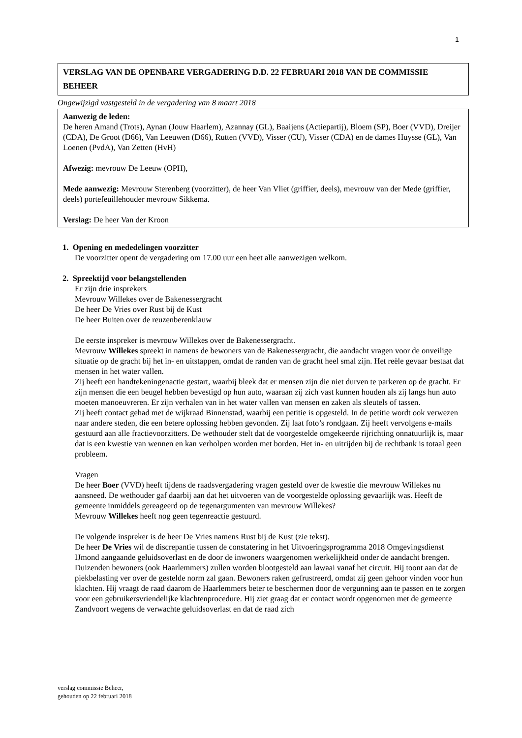1
VERSLAG VAN DE OPENBARE VERGADERING D.D. 22 FEBRUARI 2018 VAN DE COMMISSIE BEHEER
Ongewijzigd vastgesteld in de vergadering van 8 maart 2018
Aanwezig de leden:
De heren Amand (Trots), Aynan (Jouw Haarlem), Azannay (GL), Baaijens (Actiepartij), Bloem (SP), Boer (VVD), Dreijer (CDA), De Groot (D66), Van Leeuwen (D66), Rutten (VVD), Visser (CU), Visser (CDA) en de dames Huysse (GL), Van Loenen (PvdA), Van Zetten (HvH)
Afwezig: mevrouw De Leeuw (OPH),
Mede aanwezig: Mevrouw Sterenberg (voorzitter), de heer Van Vliet (griffier, deels), mevrouw van der Mede (griffier, deels) portefeuillehouder mevrouw Sikkema.
Verslag: De heer Van der Kroon
1. Opening en mededelingen voorzitter
De voorzitter opent de vergadering om 17.00 uur een heet alle aanwezigen welkom.
2. Spreektijd voor belangstellenden
Er zijn drie insprekers
Mevrouw Willekes over de Bakenessergracht
De heer De Vries over Rust bij de Kust
De heer Buiten over de reuzenberenklauw
De eerste inspreker is mevrouw Willekes over de Bakenessergracht.
Mevrouw Willekes spreekt in namens de bewoners van de Bakenessergracht, die aandacht vragen voor de onveilige situatie op de gracht bij het in- en uitstappen, omdat de randen van de gracht heel smal zijn. Het reële gevaar bestaat dat mensen in het water vallen.
Zij heeft een handtekeningenactie gestart, waarbij bleek dat er mensen zijn die niet durven te parkeren op de gracht. Er zijn mensen die een beugel hebben bevestigd op hun auto, waaraan zij zich vast kunnen houden als zij langs hun auto moeten manoeuvreren. Er zijn verhalen van in het water vallen van mensen en zaken als sleutels of tassen.
Zij heeft contact gehad met de wijkraad Binnenstad, waarbij een petitie is opgesteld. In de petitie wordt ook verwezen naar andere steden, die een betere oplossing hebben gevonden. Zij laat foto’s rondgaan. Zij heeft vervolgens e-mails gestuurd aan alle fractievoorzitters. De wethouder stelt dat de voorgestelde omgekeerde rijrichting onnatuurlijk is, maar dat is een kwestie van wennen en kan verholpen worden met borden. Het in- en uitrijden bij de rechtbank is totaal geen probleem.
Vragen
De heer Boer (VVD) heeft tijdens de raadsvergadering vragen gesteld over de kwestie die mevrouw Willekes nu aansneed. De wethouder gaf daarbij aan dat het uitvoeren van de voorgestelde oplossing gevaarlijk was. Heeft de gemeente inmiddels gereageerd op de tegenargumenten van mevrouw Willekes?
Mevrouw Willekes heeft nog geen tegenreactie gestuurd.
De volgende inspreker is de heer De Vries namens Rust bij de Kust (zie tekst).
De heer De Vries wil de discrepantie tussen de constatering in het Uitvoeringsprogramma 2018 Omgevingsdienst IJmond aangaande geluidsoverlast en de door de inwoners waargenomen werkelijkheid onder de aandacht brengen. Duizenden bewoners (ook Haarlemmers) zullen worden blootgesteld aan lawaai vanaf het circuit. Hij toont aan dat de piekbelasting ver over de gestelde norm zal gaan. Bewoners raken gefrustreerd, omdat zij geen gehoor vinden voor hun klachten. Hij vraagt de raad daarom de Haarlemmers beter te beschermen door de vergunning aan te passen en te zorgen voor een gebruikersvriendelijke klachtenprocedure. Hij ziet graag dat er contact wordt opgenomen met de gemeente Zandvoort wegens de verwachte geluidsoverlast en dat de raad zich
verslag commissie Beheer,
gehouden op 22 februari 2018